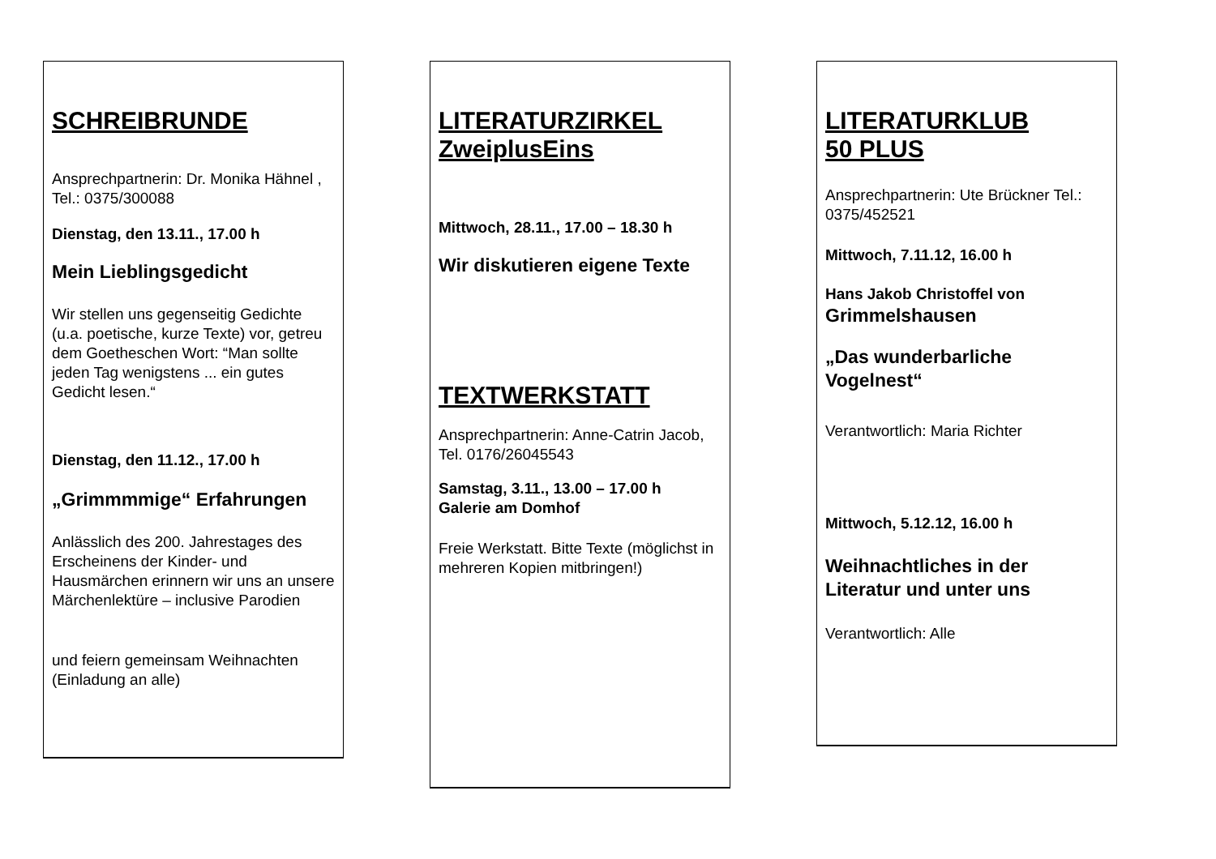SCHREIBRUNDE
Ansprechpartnerin: Dr. Monika Hähnel , Tel.: 0375/300088
Dienstag, den 13.11., 17.00 h
Mein Lieblingsgedicht
Wir stellen uns gegenseitig Gedichte (u.a. poetische, kurze Texte) vor, getreu dem Goetheschen Wort: “Man sollte jeden Tag wenigstens ... ein gutes Gedicht lesen.“
Dienstag, den 11.12., 17.00 h
„Grimmmmige“ Erfahrungen
Anlässlich des 200. Jahrestages des Erscheinens der Kinder- und Hausmärchen erinnern wir uns an unsere Märchenlektüre – inclusive Parodien
und feiern gemeinsam Weihnachten (Einladung an alle)
LITERATURZIRKEL
ZweiplusEins
Mittwoch, 28.11., 17.00 – 18.30 h
Wir diskutieren eigene Texte
TEXTWERKSTATT
Ansprechpartnerin: Anne-Catrin Jacob, Tel. 0176/26045543
Samstag, 3.11., 13.00 – 17.00 h
Galerie am Domhof
Freie Werkstatt. Bitte Texte (möglichst in mehreren Kopien mitbringen!)
LITERATURKLUB
50 PLUS
Ansprechpartnerin: Ute Brückner Tel.: 0375/452521
Mittwoch, 7.11.12, 16.00 h
Hans Jakob Christoffel von
Grimmelshausen
„Das wunderbarliche Vogelnest“
Verantwortlich: Maria Richter
Mittwoch, 5.12.12, 16.00 h
Weihnachtliches in der Literatur und unter uns
Verantwortlich: Alle